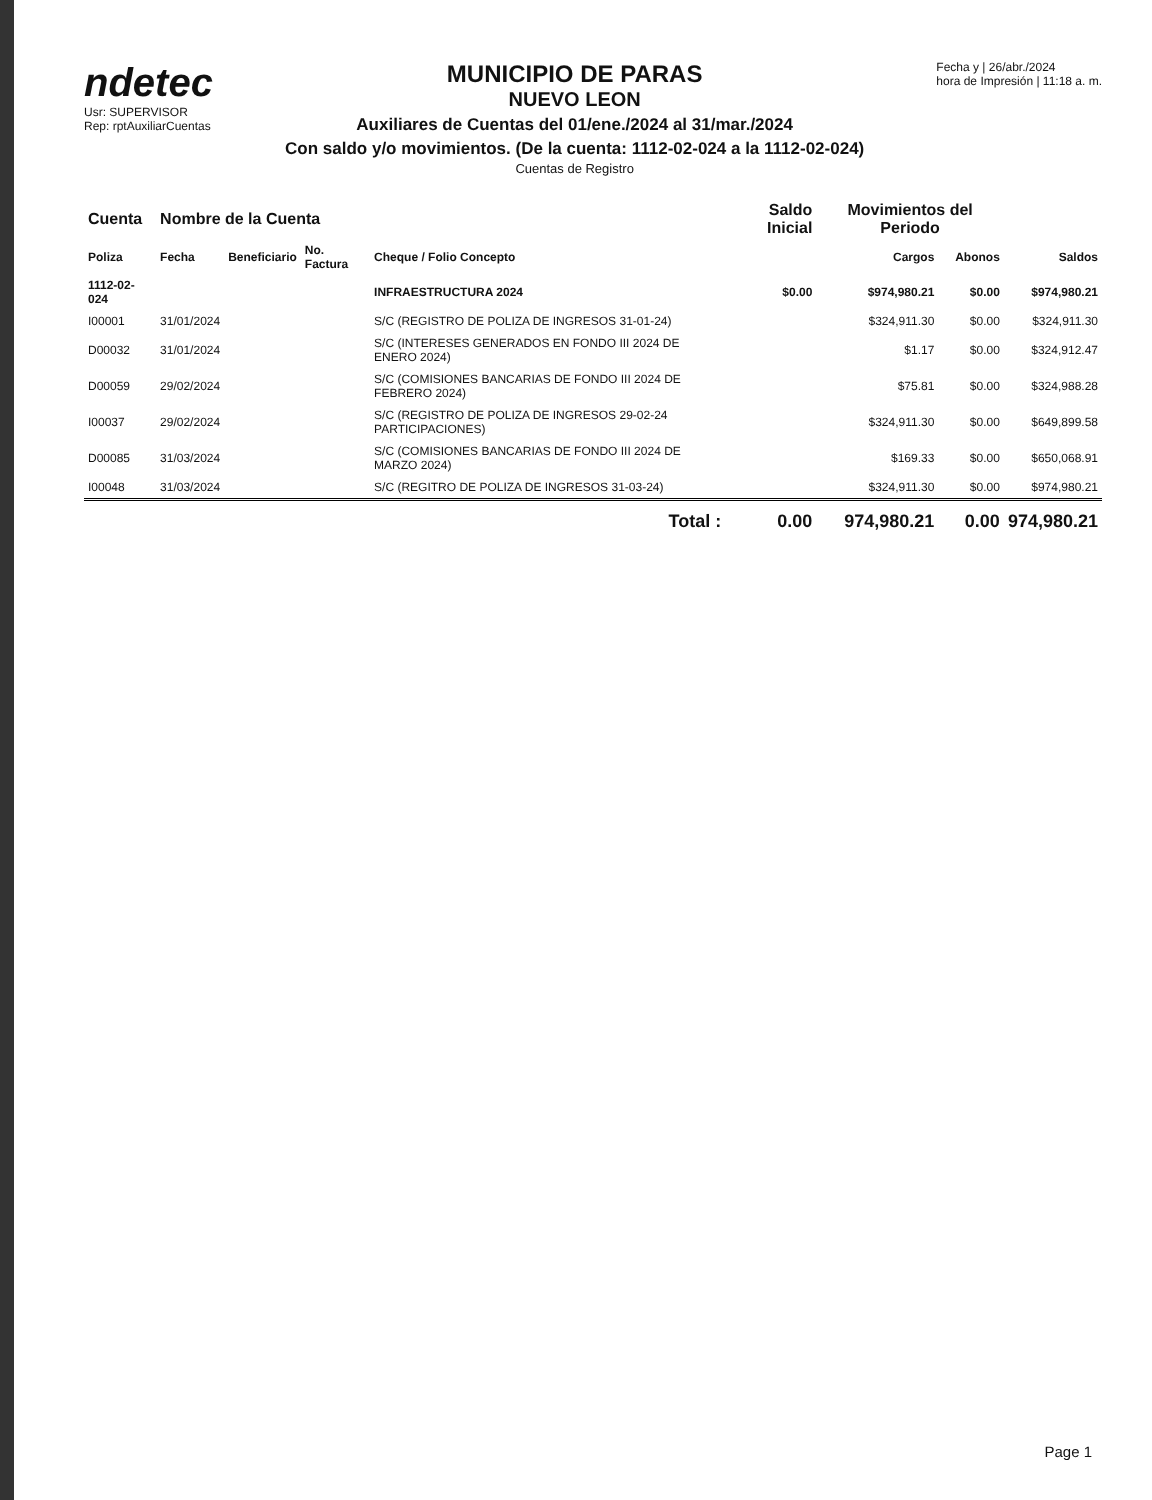ndetec
Usr: SUPERVISOR
Rep: rptAuxiliarCuentas
MUNICIPIO DE PARAS
NUEVO LEON
Auxiliares de Cuentas del 01/ene./2024 al 31/mar./2024
Con saldo y/o movimientos. (De la cuenta: 1112-02-024 a la 1112-02-024)
Cuentas de Registro
Fecha y | 26/abr./2024
hora de Impresión | 11:18 a. m.
| Cuenta | Nombre de la Cuenta | | | | Saldo Inicial | Movimientos del Periodo | | |
| --- | --- | --- | --- | --- | --- | --- | --- | --- |
| Poliza | Fecha | Beneficiario | No. Factura | Cheque / Folio Concepto | | Cargos | Abonos | Saldos |
| 1112-02-024 | | | | INFRAESTRUCTURA 2024 | $0.00 | $974,980.21 | $0.00 | $974,980.21 |
| I00001 | 31/01/2024 | | | S/C (REGISTRO DE POLIZA DE INGRESOS 31-01-24) | | $324,911.30 | $0.00 | $324,911.30 |
| D00032 | 31/01/2024 | | | S/C (INTERESES GENERADOS EN FONDO III 2024 DE ENERO 2024) | | $1.17 | $0.00 | $324,912.47 |
| D00059 | 29/02/2024 | | | S/C (COMISIONES BANCARIAS DE FONDO III 2024 DE FEBRERO 2024) | | $75.81 | $0.00 | $324,988.28 |
| I00037 | 29/02/2024 | | | S/C (REGISTRO DE POLIZA DE INGRESOS 29-02-24 PARTICIPACIONES) | | $324,911.30 | $0.00 | $649,899.58 |
| D00085 | 31/03/2024 | | | S/C (COMISIONES BANCARIAS DE FONDO III 2024 DE MARZO 2024) | | $169.33 | $0.00 | $650,068.91 |
| I00048 | 31/03/2024 | | | S/C (REGITRO DE POLIZA DE INGRESOS 31-03-24) | | $324,911.30 | $0.00 | $974,980.21 |
| Total : | | | | | 0.00 | 974,980.21 | 0.00 | 974,980.21 |
Page 1